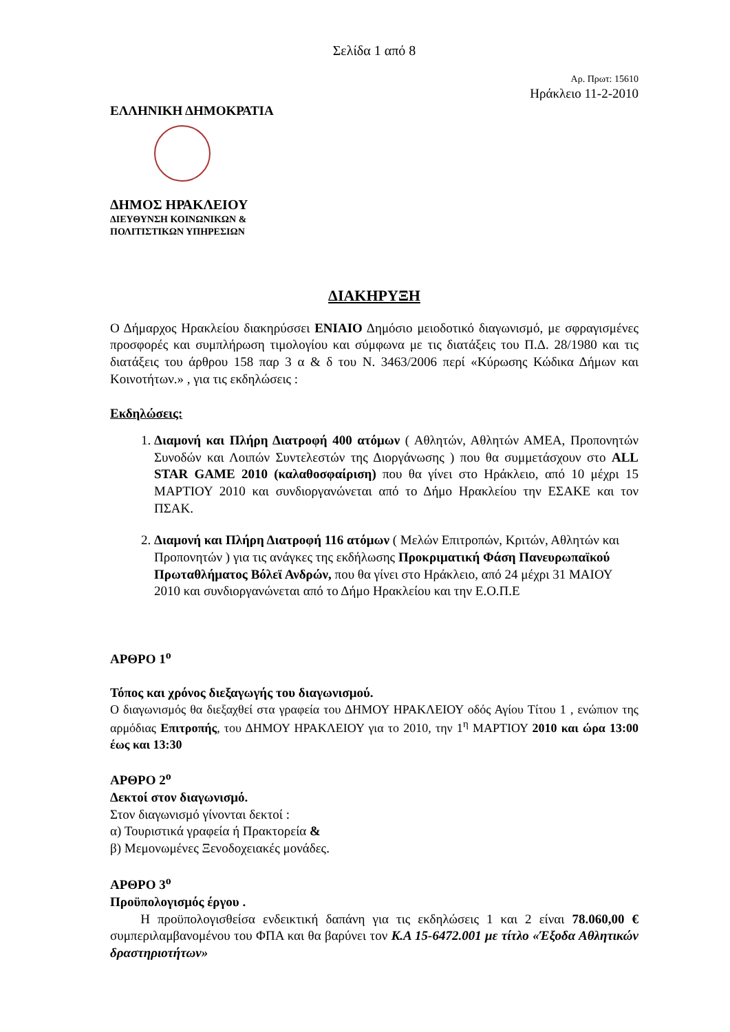Σελίδα 1 από 8
Αρ. Πρωτ: 15610
Ηράκλειο 11-2-2010
ΕΛΛΗΝΙΚΗ ΔΗΜΟΚΡΑΤΙΑ
ΔΗΜΟΣ ΗΡΑΚΛΕΙΟΥ
ΔΙΕΥΘΥΝΣΗ ΚΟΙΝΩΝΙΚΩΝ &
ΠΟΛΙΤΙΣΤΙΚΩΝ ΥΠΗΡΕΣΙΩΝ
ΔΙΑΚΗΡΥΞΗ
Ο Δήμαρχος Ηρακλείου διακηρύσσει ΕΝΙΑΙΟ Δημόσιο μειοδοτικό διαγωνισμό, με σφραγισμένες προσφορές και συμπλήρωση τιμολογίου και σύμφωνα με τις διατάξεις του Π.Δ. 28/1980 και τις διατάξεις του άρθρου 158 παρ 3 α & δ του Ν. 3463/2006 περί «Κύρωσης Κώδικα Δήμων και Κοινοτήτων.» , για τις εκδηλώσεις :
Εκδηλώσεις:
1. Διαμονή και Πλήρη Διατροφή 400 ατόμων ( Αθλητών, Αθλητών ΑΜΕΑ, Προπονητών Συνοδών και Λοιπών Συντελεστών της Διοργάνωσης ) που θα συμμετάσχουν στο ALL STAR GAME 2010 (καλαθοσφαίριση) που θα γίνει στο Ηράκλειο, από 10 μέχρι 15 ΜΑΡΤΙΟΥ 2010 και συνδιοργανώνεται από το Δήμο Ηρακλείου την ΕΣΑΚΕ και τον ΠΣΑΚ.
2. Διαμονή και Πλήρη Διατροφή 116 ατόμων ( Μελών Επιτροπών, Κριτών, Αθλητών και Προπονητών ) για τις ανάγκες της εκδήλωσης Προκριματική Φάση Πανευρωπαϊκού Πρωταθλήματος Βόλεϊ Ανδρών, που θα γίνει στο Ηράκλειο, από 24 μέχρι 31 ΜΑΙΟΥ 2010 και συνδιοργανώνεται από το Δήμο Ηρακλείου και την Ε.Ο.Π.Ε
ΑΡΘΡΟ 1<sup>ο</sup>
Τόπος και χρόνος διεξαγωγής του διαγωνισμού.
Ο διαγωνισμός θα διεξαχθεί στα γραφεία του ΔΗΜΟΥ ΗΡΑΚΛΕΙΟΥ οδός Αγίου Τίτου 1 , ενώπιον της αρμόδιας Επιτροπής, του ΔΗΜΟΥ ΗΡΑΚΛΕΙΟΥ για το 2010, την 1<sup>η</sup> ΜΑΡΤΙΟΥ 2010 και ώρα 13:00 έως και 13:30
ΑΡΘΡΟ 2<sup>ο</sup>
Δεκτοί στον διαγωνισμό.
Στον διαγωνισμό γίνονται δεκτοί :
α) Τουριστικά γραφεία ή Πρακτορεία &
β) Μεμονωμένες Ξενοδοχειακές μονάδες.
ΑΡΘΡΟ 3<sup>ο</sup>
Προϋπολογισμός έργου .
Η προϋπολογισθείσα ενδεικτική δαπάνη για τις εκδηλώσεις 1 και 2 είναι 78.060,00 € συμπεριλαμβανομένου του ΦΠΑ και θα βαρύνει τον Κ.Α 15-6472.001 με τίτλο «Έξοδα Αθλητικών δραστηριοτήτων»